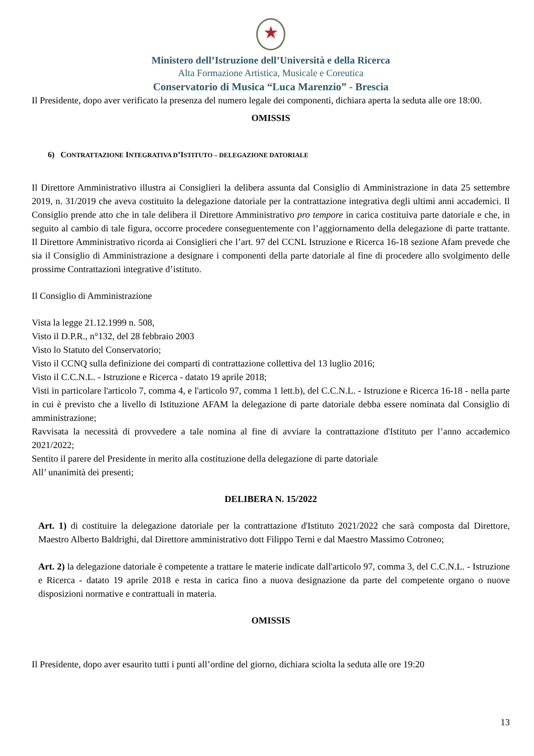★
Ministero dell’Istruzione dell’Università e della Ricerca
Alta Formazione Artistica, Musicale e Coreutica
Conservatorio di Musica “Luca Marenzio” - Brescia
Il Presidente, dopo aver verificato la presenza del numero legale dei componenti, dichiara aperta la seduta alle ore 18:00.
OMISSIS
6) CONTRATTAZIONE INTEGRATIVA D’ISTITUTO – DELEGAZIONE DATORIALE
Il Direttore Amministrativo illustra ai Consiglieri la delibera assunta dal Consiglio di Amministrazione in data 25 settembre 2019, n. 31/2019 che aveva costituito la delegazione datoriale per la contrattazione integrativa degli ultimi anni accademici. Il Consiglio prende atto che in tale delibera il Direttore Amministrativo pro tempore in carica costituiva parte datoriale e che, in seguito al cambio di tale figura, occorre procedere conseguentemente con l’aggiornamento della delegazione di parte trattante. Il Direttore Amministrativo ricorda ai Consiglieri che l’art. 97 del CCNL Istruzione e Ricerca 16-18 sezione Afam prevede che sia il Consiglio di Amministrazione a designare i componenti della parte datoriale al fine di procedere allo svolgimento delle prossime Contrattazioni integrative d’istituto.
Il Consiglio di Amministrazione
Vista la legge 21.12.1999 n. 508,
Visto il D.P.R., n°132, del 28 febbraio 2003
Visto lo Statuto del Conservatorio;
Visto il CCNQ sulla definizione dei comparti di contrattazione collettiva del 13 luglio 2016;
Visto il C.C.N.L. - Istruzione e Ricerca - datato 19 aprile 2018;
Visti in particolare l'articolo 7, comma 4, e l'articolo 97, comma 1 lett.b), del C.C.N.L. - Istruzione e Ricerca 16-18 - nella parte in cui è previsto che a livello di Istituzione AFAM la delegazione di parte datoriale debba essere nominata dal Consiglio di amministrazione;
Ravvisata la necessità di provvedere a tale nomina al fine di avviare la contrattazione d'Istituto per l’anno accademico 2021/2022;
Sentito il parere del Presidente in merito alla costituzione della delegazione di parte datoriale
All’ unanimità dei presenti;
DELIBERA N. 15/2022
Art. 1) di costituire la delegazione datoriale per la contrattazione d'Istituto 2021/2022 che sarà composta dal Direttore, Maestro Alberto Baldrighi, dal Direttore amministrativo dott Filippo Terni e dal Maestro Massimo Cotroneo;
Art. 2) la delegazione datoriale è competente a trattare le materie indicate dall'articolo 97, comma 3, del C.C.N.L. - Istruzione e Ricerca - datato 19 aprile 2018 e resta in carica fino a nuova designazione da parte del competente organo o nuove disposizioni normative e contrattuali in materia.
OMISSIS
Il Presidente, dopo aver esaurito tutti i punti all’ordine del giorno, dichiara sciolta la seduta alle ore 19:20
13